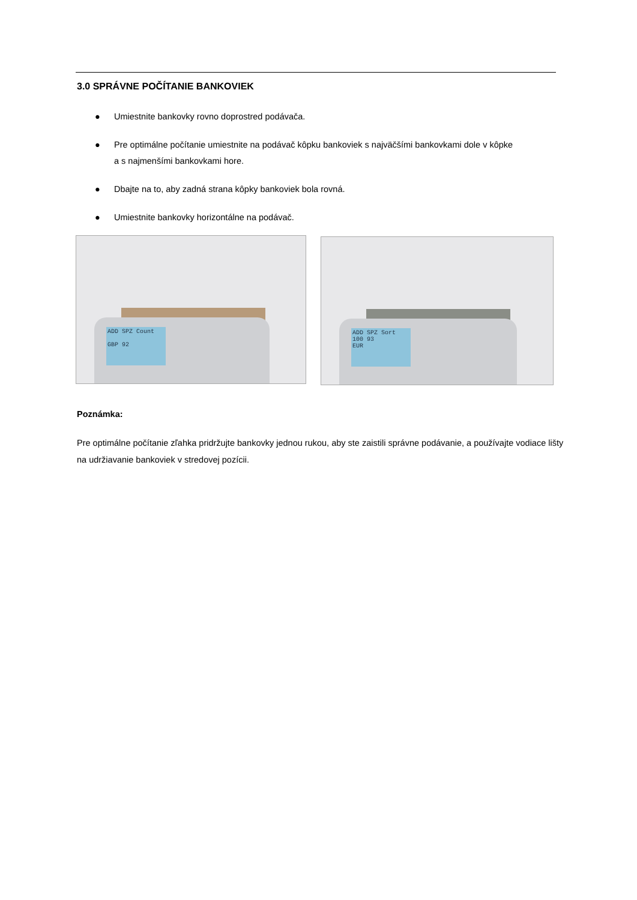3.0 SPRÁVNE POČÍTANIE BANKOVIEK
● Umiestnite bankovky rovno doprostred podávača.
● Pre optimálne počítanie umiestnite na podávač kôpku bankoviek s najväčšími bankovkami dole v kôpke
a s najmenšími bankovkami hore.
● Dbajte na to, aby zadná strana kôpky bankoviek bola rovná.
● Umiestnite bankovky horizontálne na podávač.
ADD SPZ Count
GBP 92
ADD SPZ Sort
100 93
EUR
Poznámka:
Pre optimálne počítanie zľahka pridržujte bankovky jednou rukou, aby ste zaistili správne podávanie, a používajte vodiace lišty na udržiavanie bankoviek v stredovej pozícii.